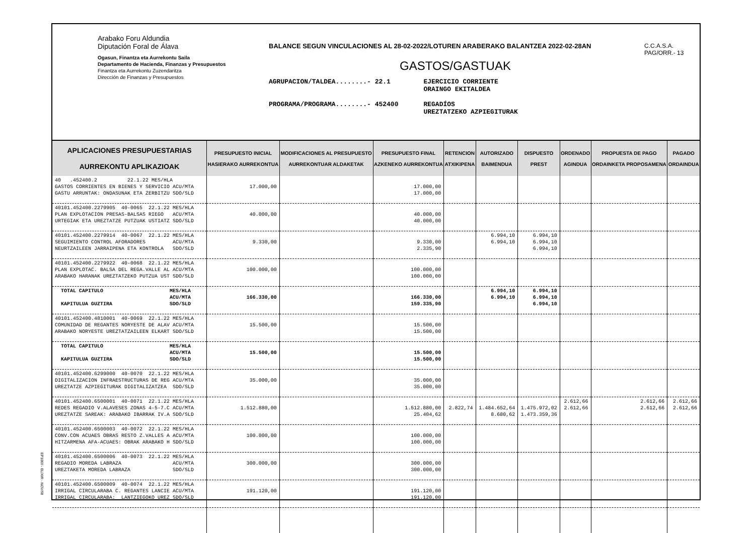Arabako Foru Aldundia
Diputación Foral de Álava
Ogasun, Finantza eta Aurrekontu Saila
Departamento de Hacienda, Finanzas y Presupuestos
Finantza eta Aurrekontu Zuzendaritza
Dirección de Finanzas y Presupuestos
BALANCE SEGUN VINCULACIONES AL 28-02-2022/LOTUREN ARABERAKO BALANTZEA 2022-02-28AN
GASTOS/GASTUAK
AGRUPACION/TALDEA........- 22.1
PROGRAMA/PROGRAMA........- 452400
EJERCICIO CORRIENTE
ORAINGO EKITALDEA
REGADÍOS
UREZTATZEKO AZPIEGITURAK
C.C.A.S.A.
PAG/ORR.- 13
| APLICACIONES PRESUPUESTARIAS AURREKONTU APLIKAZIOAK | PRESUPUESTO INICIAL HASIERAKO AURREKONTUA | MODIFICACIONES AL PRESUPUESTO AURREKONTUAR ALDAKETAK | PRESUPUESTO FINAL AZKENEKO AURREKONTUA | RETENCION ATXIKIPENA | AUTORIZADO BAIMENDUA | DISPUESTO PREST | ORDENADO AGINDUA | PROPUESTA DE PAGO ORDAINKETA PROPOSAMENA | PAGADO ORDAINDUA |
| --- | --- | --- | --- | --- | --- | --- | --- | --- | --- |
| 40 .452400.2 22.1.22 MES/HLA GASTOS CORRIENTES EN BIENES Y SERVICIO ACU/MTA GASTU ARRUNTAK: ONDASUNAK ETA ZERBITZU SDO/SLD | 17.000,00 | | 17.000,00 17.000,00 | | | | | | |
| 40101.452400.2279905 40-0065 22.1.22 MES/HLA PLAN EXPLOTACION PRESAS-BALSAS RIEGO ACU/MTA URTEGIAK ETA UREZTATZE PUTZUAK USTIATZ SDO/SLD | 40.000,00 | | 40.000,00 40.000,00 | | | | | | |
| 40101.452400.2279914 40-0067 22.1.22 MES/HLA SEGUIMIENTO CONTROL AFORADORES ACU/MTA NEURTZAILEEN JARRAIPENA ETA KONTROLA SDO/SLD | 9.330,00 | | 9.330,00 2.335,90 | | 6.994,10 6.994,10 | 6.994,10 6.994,10 6.994,10 | | | |
| 40101.452400.2279922 40-0068 22.1.22 MES/HLA PLAN EXPLOTAC. BALSA DEL REGA.VALLE AL ACU/MTA ARABAKO HARANAK UREZTATZEKO PUTZUA UST SDO/SLD | 100.000,00 | | 100.000,00 100.000,00 | | | | | | |
| TOTAL CAPITULO MES/HLA ACU/MTA KAPITULUA GUZTIRA SDO/SLD | 166.330,00 | | 166.330,00 159.335,90 | | 6.994,10 6.994,10 | 6.994,10 6.994,10 6.994,10 | | | |
| 40101.452400.4810001 40-0069 22.1.22 MES/HLA COMUNIDAD DE REGANTES NORYESTE DE ALAV ACU/MTA ARABAKO NORYESTE UREZTATZAILEEN ELKART SDO/SLD | 15.500,00 | | 15.500,00 15.500,00 | | | | | | |
| TOTAL CAPITULO MES/HLA ACU/MTA KAPITULUA GUZTIRA SDO/SLD | 15.500,00 | | 15.500,00 15.500,00 | | | | | | |
| 40101.452400.6299000 40-0070 22.1.22 MES/HLA DIGITALIZACION INFRAESTRUCTURAS DE REG ACU/MTA UREZTATZE AZPIEGITURAK DIGITALIZATZEA SDO/SLD | 35.000,00 | | 35.000,00 35.000,00 | | | | | | |
| 40101.452400.6500001 40-0071 22.1.22 MES/HLA REDES REGADIO V.ALAVESES ZONAS 4-5-7.C ACU/MTA UREZTATZE SAREAK: ARABAKO IBARRAK IV.A SDO/SLD | 1.512.880,00 | | 1.512.880,00 25.404,62 | 2.822,74 | 1.484.652,64 8.680,62 | 1.475.972,02 1.473.359,36 | 2.612,66 2.612,66 | 2.612,66 2.612,66 | 2.612,66 2.612,66 |
| 40101.452400.6500003 40-0072 22.1.22 MES/HLA CONV.CON ACUAES OBRAS RESTO Z.VALLES A ACU/MTA HITZARMENA AFA-ACUAES: OBRAK ARABAKO H SDO/SLD | 100.000,00 | | 100.000,00 100.000,00 | | | | | | |
| 40101.452400.6500006 40-0073 22.1.22 MES/HLA REGADIO MOREDA LABRAZA ACU/MTA UREZTAKETA MOREDA LABRAZA SDO/SLD | 300.000,00 | | 300.000,00 300.000,00 | | | | | | |
| 40101.452400.6500009 40-0074 22.1.22 MES/HLA IRRIGAL CIRCULARABA C. REGANTES LANCIE ACU/MTA IRRIGAL CIRCULARABA: LANTZIEGOKO UREZ SDO/SLD | 191.120,00 | | 191.120,00 191.120,00 | | | | | | |
EP1069 - ELIXIR - NOV/98